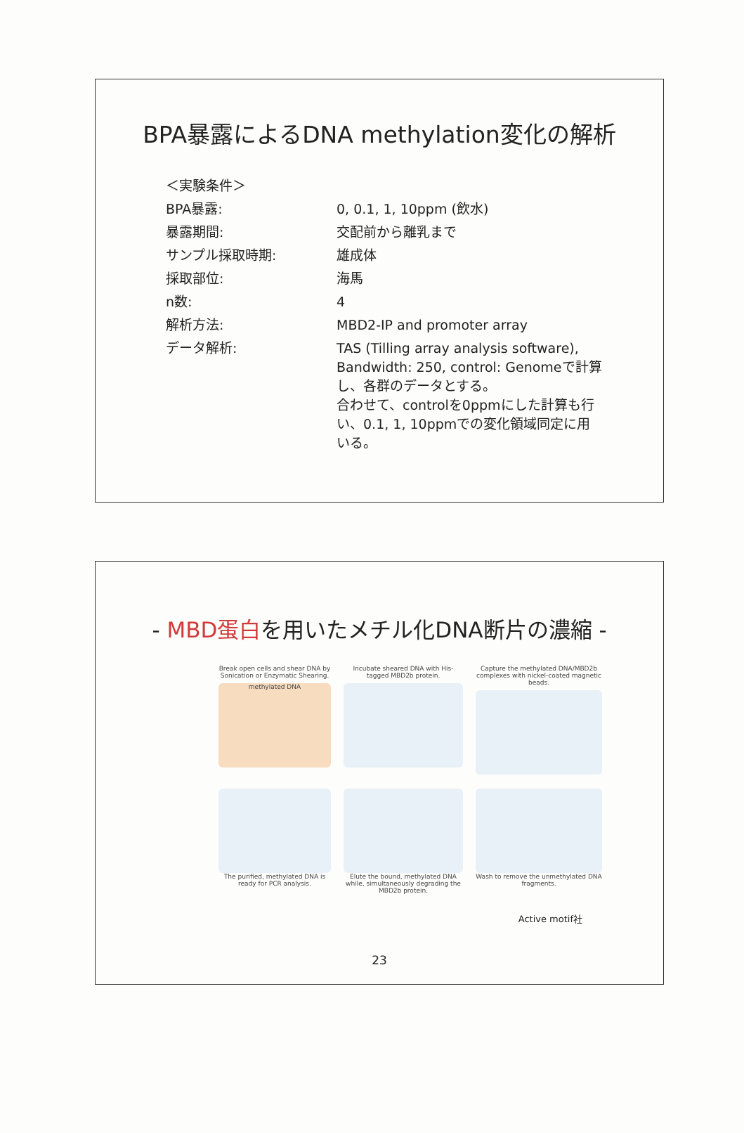BPA暴露によるDNA methylation変化の解析
＜実験条件＞
BPA暴露: 0, 0.1, 1, 10ppm (飲水)
暴露期間: 交配前から離乳まで
サンプル採取時期: 雄成体
採取部位: 海馬
n数: 4
解析方法: MBD2-IP and promoter array
データ解析:
TAS (Tilling array analysis software), Bandwidth: 250, control: Genomeで計算し、各群のデータとする。
合わせて、controlを0ppmにした計算も行い、0.1, 1, 10ppmでの変化領域同定に用いる。
- MBD蛋白を用いたメチル化DNA断片の濃縮 -
Break open cells and shear DNA by Sonication or Enzymatic Shearing.
methylated DNA
Incubate sheared DNA with His-tagged MBD2b protein.
Capture the methylated DNA/MBD2b complexes with nickel-coated magnetic beads.
The purified, methylated DNA is ready for PCR analysis.
Elute the bound, methylated DNA while, simultaneously degrading the MBD2b protein.
Wash to remove the unmethylated DNA fragments.
Active motif社
23